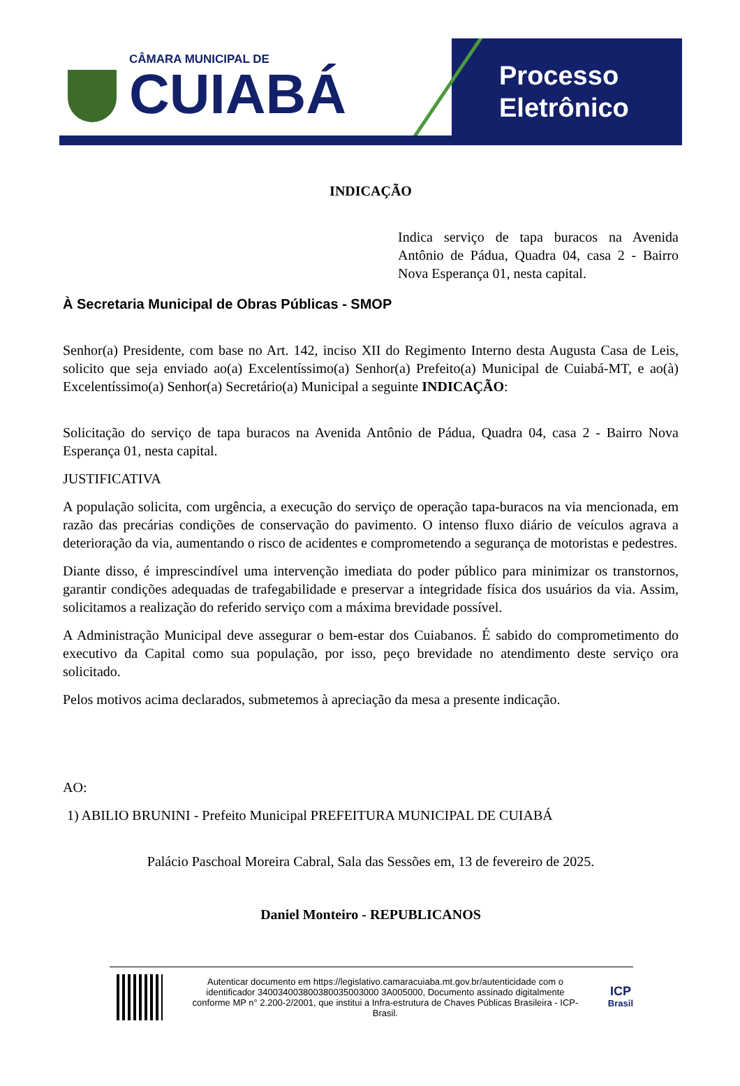CÂMARA MUNICIPAL DE
CUIABÁ
Processo
Eletrônico
INDICAÇÃO
Indica serviço de tapa buracos na Avenida Antônio de Pádua, Quadra 04, casa 2 - Bairro Nova Esperança 01, nesta capital.
À Secretaria Municipal de Obras Públicas - SMOP
Senhor(a) Presidente, com base no Art. 142, inciso XII do Regimento Interno desta Augusta Casa de Leis, solicito que seja enviado ao(a) Excelentíssimo(a) Senhor(a) Prefeito(a) Municipal de Cuiabá-MT, e ao(à) Excelentíssimo(a) Senhor(a) Secretário(a) Municipal a seguinte INDICAÇÃO:
Solicitação do serviço de tapa buracos na Avenida Antônio de Pádua, Quadra 04, casa 2 - Bairro Nova Esperança 01, nesta capital.
JUSTIFICATIVA
A população solicita, com urgência, a execução do serviço de operação tapa-buracos na via mencionada, em razão das precárias condições de conservação do pavimento. O intenso fluxo diário de veículos agrava a deterioração da via, aumentando o risco de acidentes e comprometendo a segurança de motoristas e pedestres.
Diante disso, é imprescindível uma intervenção imediata do poder público para minimizar os transtornos, garantir condições adequadas de trafegabilidade e preservar a integridade física dos usuários da via. Assim, solicitamos a realização do referido serviço com a máxima brevidade possível.
A Administração Municipal deve assegurar o bem-estar dos Cuiabanos. É sabido do comprometimento do executivo da Capital como sua população, por isso, peço brevidade no atendimento deste serviço ora solicitado.
Pelos motivos acima declarados, submetemos à apreciação da mesa a presente indicação.
AO:
1) ABILIO BRUNINI - Prefeito Municipal PREFEITURA MUNICIPAL DE CUIABÁ
Palácio Paschoal Moreira Cabral, Sala das Sessões em, 13 de fevereiro de 2025.
Daniel Monteiro - REPUBLICANOS
Autenticar documento em https://legislativo.camaracuiaba.mt.gov.br/autenticidade com o identificador 340034003800380035003000 3A005000, Documento assinado digitalmente conforme MP n° 2.200-2/2001, que institui a Infra-estrutura de Chaves Públicas Brasileira - ICP-Brasil.
ICP
Brasil